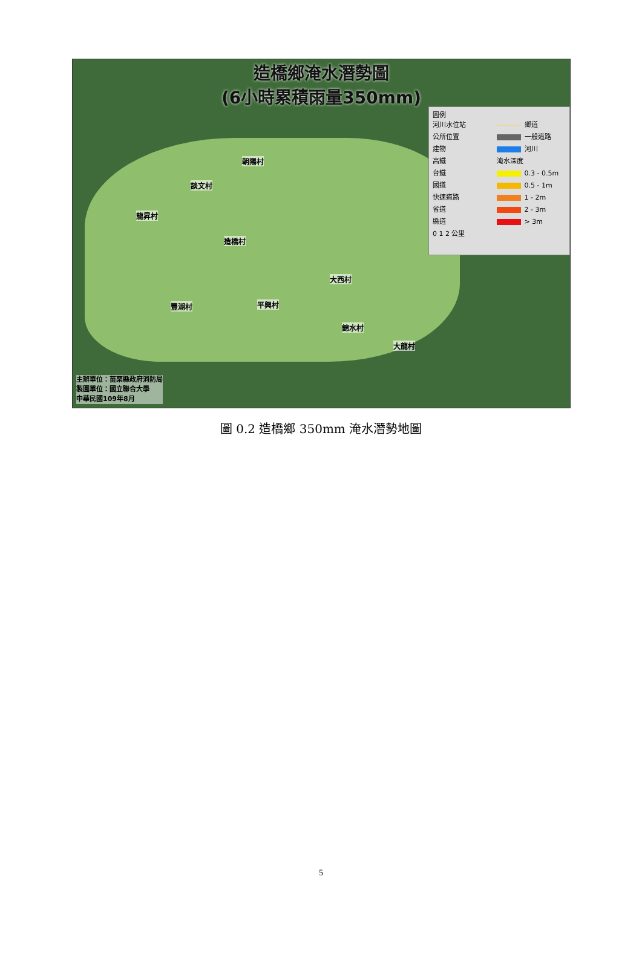造橋鄉淹水潛勢圖
(6小時累積雨量350mm)
朝陽村
談文村
龍昇村
造橋村
大西村
豐湖村 平興村
錦水村
大龍村
圖例
河川水位站
公所位置
建物
高鐵
台鐵
國道
快速道路
省道
縣道
鄉道
一般道路
河川
淹水深度
0.3 - 0.5m
0.5 - 1m
1 - 2m
2 - 3m
> 3m
0 1 2 公里
主辦單位：苗栗縣政府消防局
製圖單位：國立聯合大學
中華民國109年8月
圖 0.2 造橋鄉 350mm 淹水潛勢地圖
5